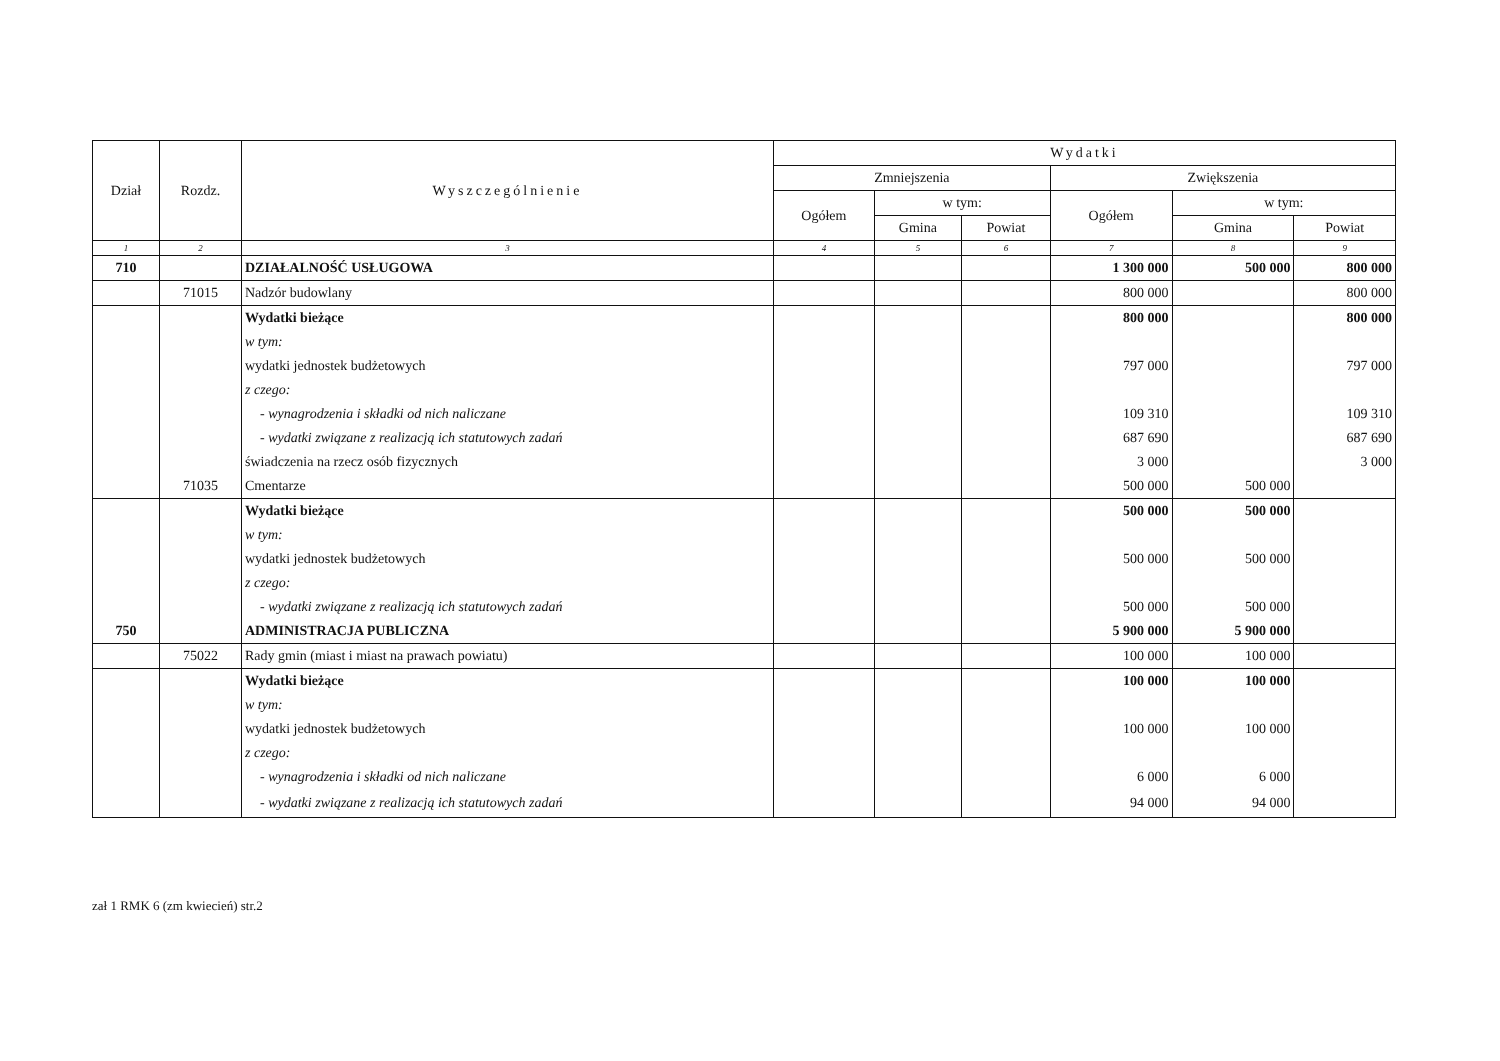| Dział | Rozdz. | Wyszczególnienie | Wydatki | | | | | |
| --- | --- | --- | --- | --- | --- | --- | --- | --- |
| | | | Zmniejszenia | | | Zwiększenia | | |
| | | | Ogółem | w tym: | | Ogółem | w tym: | |
| | | | | Gmina | Powiat | | Gmina | Powiat |
| 1 | 2 | 3 | 4 | 5 | 6 | 7 | 8 | 9 |
| 710 | | DZIAŁALNOŚĆ USŁUGOWA | | | | 1 300 000 | 500 000 | 800 000 |
| | 71015 | Nadzór budowlany | | | | 800 000 | | 800 000 |
| | | Wydatki bieżące | | | | 800 000 | | 800 000 |
| | | w tym: | | | | | | |
| | | wydatki jednostek budżetowych | | | | 797 000 | | 797 000 |
| | | z czego: | | | | | | |
| | | - wynagrodzenia i składki od nich naliczane | | | | 109 310 | | 109 310 |
| | | - wydatki związane z realizacją ich statutowych zadań | | | | 687 690 | | 687 690 |
| | | świadczenia na rzecz osób fizycznych | | | | 3 000 | | 3 000 |
| | 71035 | Cmentarze | | | | 500 000 | 500 000 | |
| | | Wydatki bieżące | | | | 500 000 | 500 000 | |
| | | w tym: | | | | | | |
| | | wydatki jednostek budżetowych | | | | 500 000 | 500 000 | |
| | | z czego: | | | | | | |
| | | - wydatki związane z realizacją ich statutowych zadań | | | | 500 000 | 500 000 | |
| 750 | | ADMINISTRACJA PUBLICZNA | | | | 5 900 000 | 5 900 000 | |
| | 75022 | Rady gmin (miast i miast na prawach powiatu) | | | | 100 000 | 100 000 | |
| | | Wydatki bieżące | | | | 100 000 | 100 000 | |
| | | w tym: | | | | | | |
| | | wydatki jednostek budżetowych | | | | 100 000 | 100 000 | |
| | | z czego: | | | | | | |
| | | - wynagrodzenia i składki od nich naliczane | | | | 6 000 | 6 000 | |
| | | - wydatki związane z realizacją ich statutowych zadań | | | | 94 000 | 94 000 | |
zał 1 RMK 6 (zm kwiecień) str.2